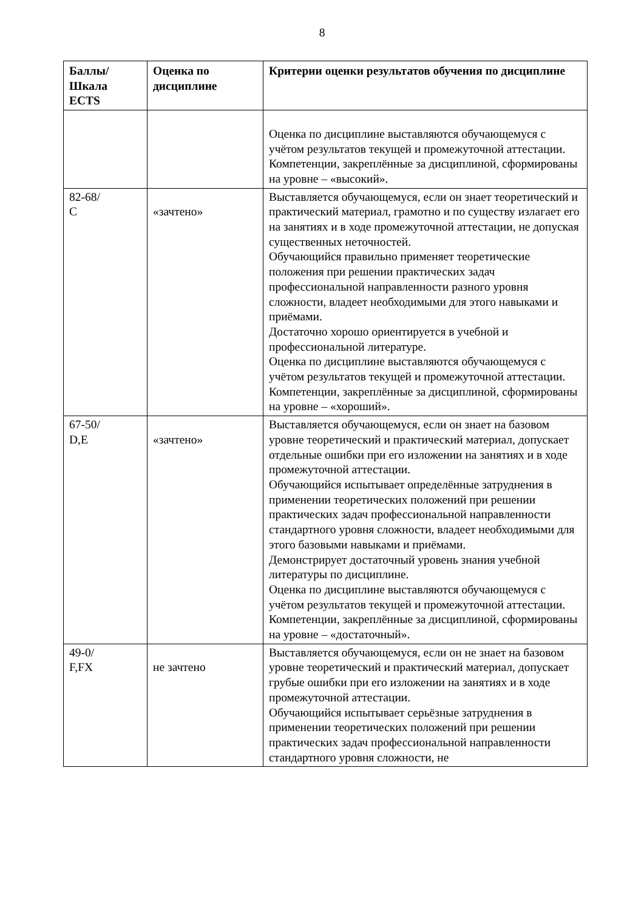8
| Баллы/ Шкала ECTS | Оценка по дисциплине | Критерии оценки результатов обучения по дисциплине |
| --- | --- | --- |
| | | Оценка по дисциплине выставляются обучающемуся с учётом результатов текущей и промежуточной аттестации. Компетенции, закреплённые за дисциплиной, сформированы на уровне – «высокий». |
| 82-68/ C | «зачтено» | Выставляется обучающемуся, если он знает теоретический и практический материал, грамотно и по существу излагает его на занятиях и в ходе промежуточной аттестации, не допуская существенных неточностей. Обучающийся правильно применяет теоретические положения при решении практических задач профессиональной направленности разного уровня сложности, владеет необходимыми для этого навыками и приёмами. Достаточно хорошо ориентируется в учебной и профессиональной литературе. Оценка по дисциплине выставляются обучающемуся с учётом результатов текущей и промежуточной аттестации. Компетенции, закреплённые за дисциплиной, сформированы на уровне – «хороший». |
| 67-50/ D,E | «зачтено» | Выставляется обучающемуся, если он знает на базовом уровне теоретический и практический материал, допускает отдельные ошибки при его изложении на занятиях и в ходе промежуточной аттестации. Обучающийся испытывает определённые затруднения в применении теоретических положений при решении практических задач профессиональной направленности стандартного уровня сложности, владеет необходимыми для этого базовыми навыками и приёмами. Демонстрирует достаточный уровень знания учебной литературы по дисциплине. Оценка по дисциплине выставляются обучающемуся с учётом результатов текущей и промежуточной аттестации. Компетенции, закреплённые за дисциплиной, сформированы на уровне – «достаточный». |
| 49-0/ F,FX | не зачтено | Выставляется обучающемуся, если он не знает на базовом уровне теоретический и практический материал, допускает грубые ошибки при его изложении на занятиях и в ходе промежуточной аттестации. Обучающийся испытывает серьёзные затруднения в применении теоретических положений при решении практических задач профессиональной направленности стандартного уровня сложности, не |